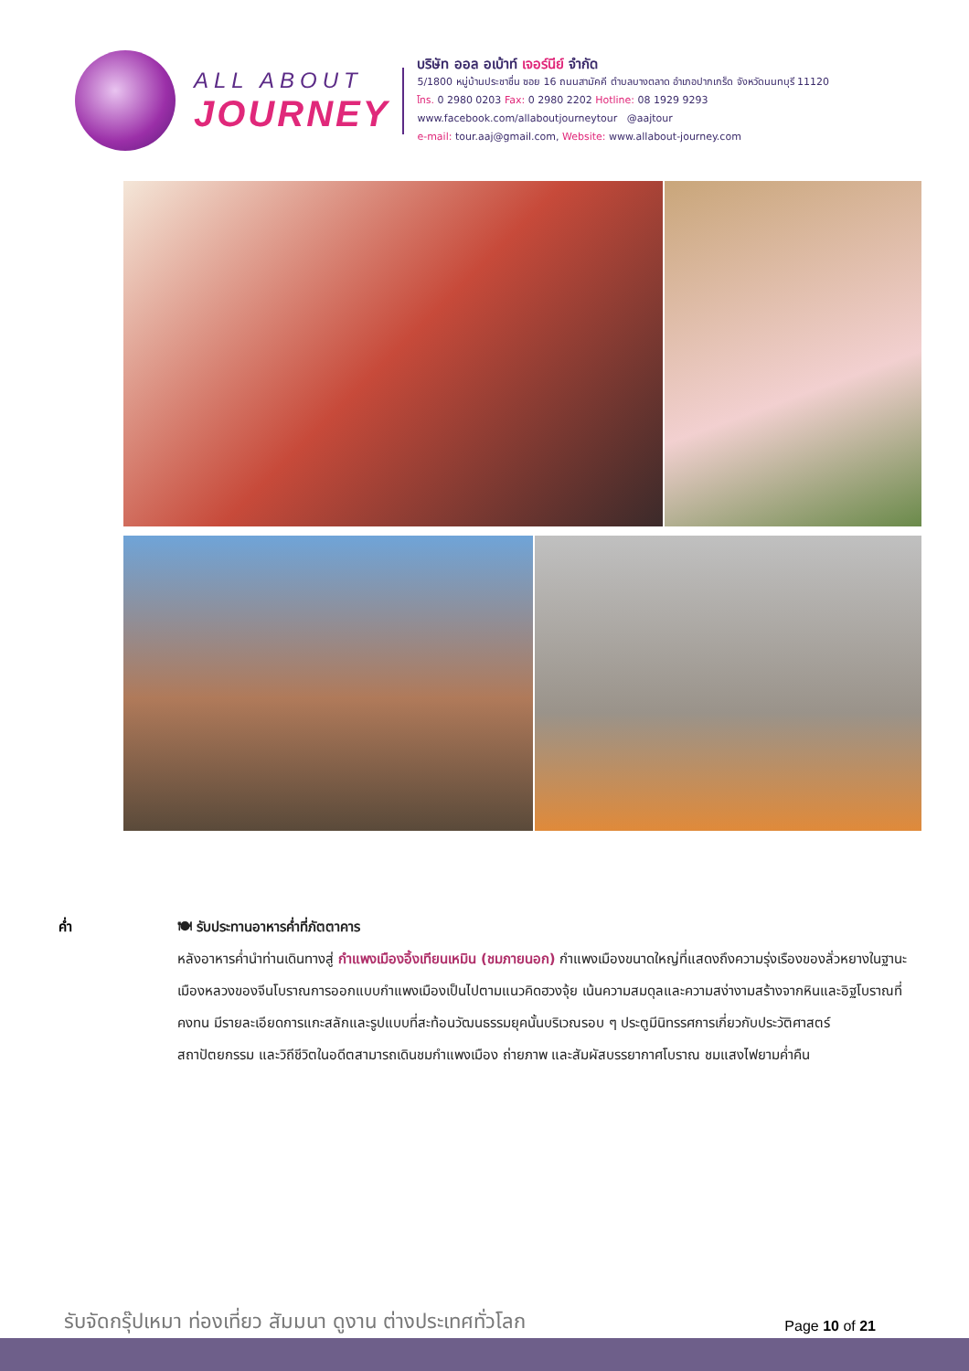ALL ABOUT
JOURNEY
บริษัท ออล อเบ้าท์ เจอร์นีย์ จำกัด
5/1800 หมู่บ้านประชาชื่น ซอย 16 ถนนสามัคคี ตำบลบางตลาด อำเภอปากเกร็ด จังหวัดนนทบุรี 11120
โทร. 0 2980 0203 Fax: 0 2980 2202 Hotline: 08 1929 9293
www.facebook.com/allaboutjourneytour @aajtour
e-mail: tour.aaj@gmail.com, Website: www.allabout-journey.com
ค่ำ 🍽 รับประทานอาหารค่ำที่ภัตตาคาร
หลังอาหารค่ำนำท่านเดินทางสู่ กำแพงเมืองอิ้งเทียนเหมิน (ชมภายนอก) กำแพงเมืองขนาดใหญ่ที่แสดงถึงความรุ่งเรืองของลั่วหยางในฐานะเมืองหลวงของจีนโบราณการออกแบบกำแพงเมืองเป็นไปตามแนวคิดฮวงจุ้ย เน้นความสมดุลและความสง่างามสร้างจากหินและอิฐโบราณที่คงทน มีรายละเอียดการแกะสลักและรูปแบบที่สะท้อนวัฒนธรรมยุคนั้นบริเวณรอบ ๆ ประตูมีนิทรรศการเกี่ยวกับประวัติศาสตร์ สถาปัตยกรรม และวิถีชีวิตในอดีตสามารถเดินชมกำแพงเมือง ถ่ายภาพ และสัมผัสบรรยากาศโบราณ ชมแสงไฟยามค่ำคืน
รับจัดกรุ๊ปเหมา ท่องเที่ยว สัมมนา ดูงาน ต่างประเทศทั่วโลก
Page 10 of 21